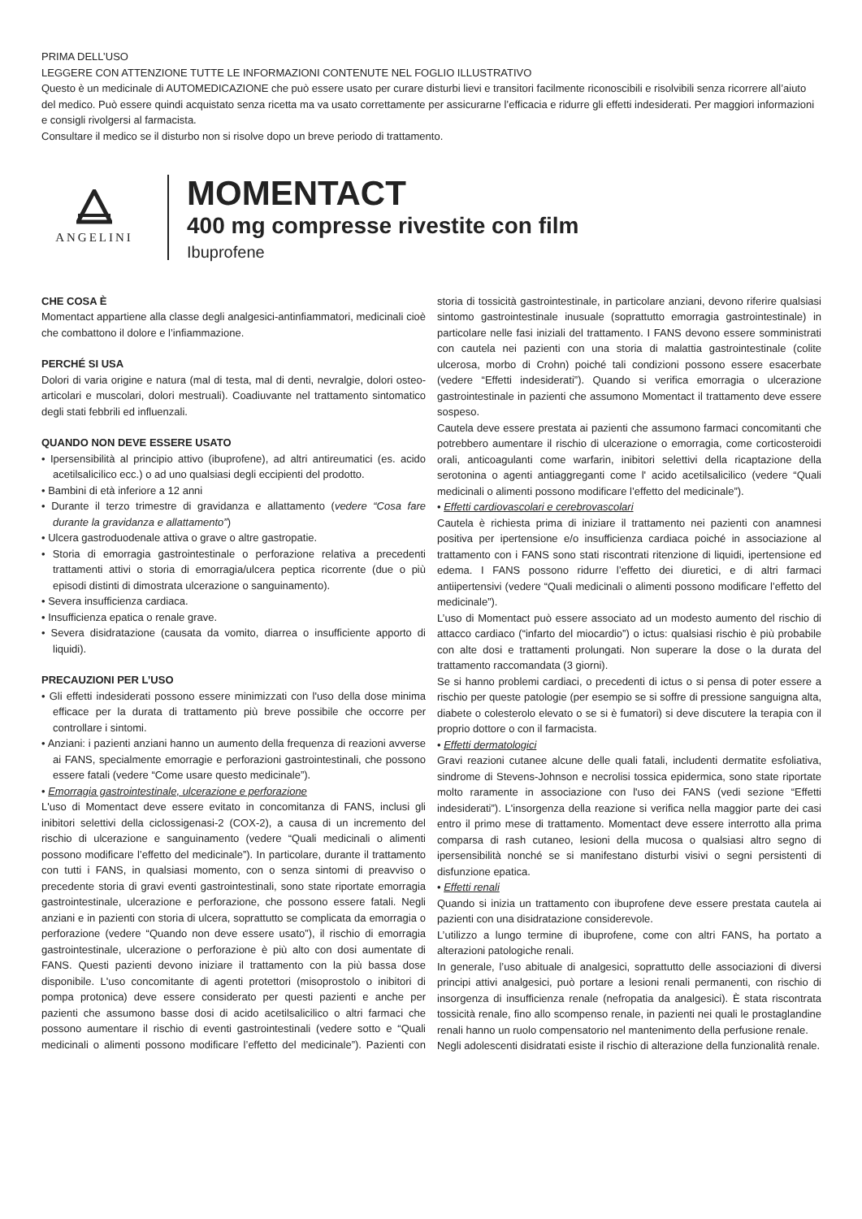PRIMA DELL’USO
LEGGERE CON ATTENZIONE TUTTE LE INFORMAZIONI CONTENUTE NEL FOGLIO ILLUSTRATIVO
Questo è un medicinale di AUTOMEDICAZIONE che può essere usato per curare disturbi lievi e transitori facilmente riconoscibili e risolvibili senza ricorrere all’aiuto del medico. Può essere quindi acquistato senza ricetta ma va usato correttamente per assicurarne l’efficacia e ridurre gli effetti indesiderati. Per maggiori informazioni e consigli rivolgersi al farmacista.
Consultare il medico se il disturbo non si risolve dopo un breve periodo di trattamento.
ANGELINI
MOMENTACT
400 mg compresse rivestite con film
Ibuprofene
CHE COSA È
Momentact appartiene alla classe degli analgesici-antinfiammatori, medicinali cioè che combattono il dolore e l’infiammazione.
PERCHÉ SI USA
Dolori di varia origine e natura (mal di testa, mal di denti, nevralgie, dolori osteo-articolari e muscolari, dolori mestruali). Coadiuvante nel trattamento sintomatico degli stati febbrili ed influenzali.
QUANDO NON DEVE ESSERE USATO
• Ipersensibilità al principio attivo (ibuprofene), ad altri antireumatici (es. acido acetilsalicilico ecc.) o ad uno qualsiasi degli eccipienti del prodotto.
• Bambini di età inferiore a 12 anni
• Durante il terzo trimestre di gravidanza e allattamento (vedere “Cosa fare durante la gravidanza e allattamento”)
• Ulcera gastroduodenale attiva o grave o altre gastropatie.
• Storia di emorragia gastrointestinale o perforazione relativa a precedenti trattamenti attivi o storia di emorragia/ulcera peptica ricorrente (due o più episodi distinti di dimostrata ulcerazione o sanguinamento).
• Severa insufficienza cardiaca.
• Insufficienza epatica o renale grave.
• Severa disidratazione (causata da vomito, diarrea o insufficiente apporto di liquidi).
PRECAUZIONI PER L’USO
• Gli effetti indesiderati possono essere minimizzati con l'uso della dose minima efficace per la durata di trattamento più breve possibile che occorre per controllare i sintomi.
• Anziani: i pazienti anziani hanno un aumento della frequenza di reazioni avverse ai FANS, specialmente emorragie e perforazioni gastrointestinali, che possono essere fatali (vedere “Come usare questo medicinale”).
• Emorragia gastrointestinale, ulcerazione e perforazione
L'uso di Momentact deve essere evitato in concomitanza di FANS, inclusi gli inibitori selettivi della ciclossigenasi-2 (COX-2), a causa di un incremento del rischio di ulcerazione e sanguinamento (vedere “Quali medicinali o alimenti possono modificare l’effetto del medicinale”). In particolare, durante il trattamento con tutti i FANS, in qualsiasi momento, con o senza sintomi di preavviso o precedente storia di gravi eventi gastrointestinali, sono state riportate emorragia gastrointestinale, ulcerazione e perforazione, che possono essere fatali. Negli anziani e in pazienti con storia di ulcera, soprattutto se complicata da emorragia o perforazione (vedere “Quando non deve essere usato”), il rischio di emorragia gastrointestinale, ulcerazione o perforazione è più alto con dosi aumentate di FANS. Questi pazienti devono iniziare il trattamento con la più bassa dose disponibile. L'uso concomitante di agenti protettori (misoprostolo o inibitori di pompa protonica) deve essere considerato per questi pazienti e anche per pazienti che assumono basse dosi di acido acetilsalicilico o altri farmaci che possono aumentare il rischio di eventi gastrointestinali (vedere sotto e “Quali medicinali o alimenti possono modificare l’effetto del medicinale”). Pazienti con storia di tossicità gastrointestinale, in particolare anziani, devono riferire qualsiasi sintomo gastrointestinale inusuale (soprattutto emorragia gastrointestinale) in particolare nelle fasi iniziali del trattamento. I FANS devono essere somministrati con cautela nei pazienti con una storia di malattia gastrointestinale (colite ulcerosa, morbo di Crohn) poiché tali condizioni possono essere esacerbate (vedere “Effetti indesiderati”). Quando si verifica emorragia o ulcerazione gastrointestinale in pazienti che assumono Momentact il trattamento deve essere sospeso.
Cautela deve essere prestata ai pazienti che assumono farmaci concomitanti che potrebbero aumentare il rischio di ulcerazione o emorragia, come corticosteroidi orali, anticoagulanti come warfarin, inibitori selettivi della ricaptazione della serotonina o agenti antiaggreganti come l' acido acetilsalicilico (vedere “Quali medicinali o alimenti possono modificare l’effetto del medicinale”).
• Effetti cardiovascolari e cerebrovascolari
Cautela è richiesta prima di iniziare il trattamento nei pazienti con anamnesi positiva per ipertensione e/o insufficienza cardiaca poiché in associazione al trattamento con i FANS sono stati riscontrati ritenzione di liquidi, ipertensione ed edema. I FANS possono ridurre l’effetto dei diuretici, e di altri farmaci antiipertensivi (vedere “Quali medicinali o alimenti possono modificare l’effetto del medicinale”).
L’uso di Momentact può essere associato ad un modesto aumento del rischio di attacco cardiaco (“infarto del miocardio”) o ictus: qualsiasi rischio è più probabile con alte dosi e trattamenti prolungati. Non superare la dose o la durata del trattamento raccomandata (3 giorni).
Se si hanno problemi cardiaci, o precedenti di ictus o si pensa di poter essere a rischio per queste patologie (per esempio se si soffre di pressione sanguigna alta, diabete o colesterolo elevato o se si è fumatori) si deve discutere la terapia con il proprio dottore o con il farmacista.
• Effetti dermatologici
Gravi reazioni cutanee alcune delle quali fatali, includenti dermatite esfoliativa, sindrome di Stevens-Johnson e necrolisi tossica epidermica, sono state riportate molto raramente in associazione con l'uso dei FANS (vedi sezione “Effetti indesiderati”). L'insorgenza della reazione si verifica nella maggior parte dei casi entro il primo mese di trattamento. Momentact deve essere interrotto alla prima comparsa di rash cutaneo, lesioni della mucosa o qualsiasi altro segno di ipersensibilità nonché se si manifestano disturbi visivi o segni persistenti di disfunzione epatica.
• Effetti renali
Quando si inizia un trattamento con ibuprofene deve essere prestata cautela ai pazienti con una disidratazione considerevole.
L’utilizzo a lungo termine di ibuprofene, come con altri FANS, ha portato a alterazioni patologiche renali.
In generale, l’uso abituale di analgesici, soprattutto delle associazioni di diversi principi attivi analgesici, può portare a lesioni renali permanenti, con rischio di insorgenza di insufficienza renale (nefropatia da analgesici). È stata riscontrata tossicità renale, fino allo scompenso renale, in pazienti nei quali le prostaglandine renali hanno un ruolo compensatorio nel mantenimento della perfusione renale.
Negli adolescenti disidratati esiste il rischio di alterazione della funzionalità renale.